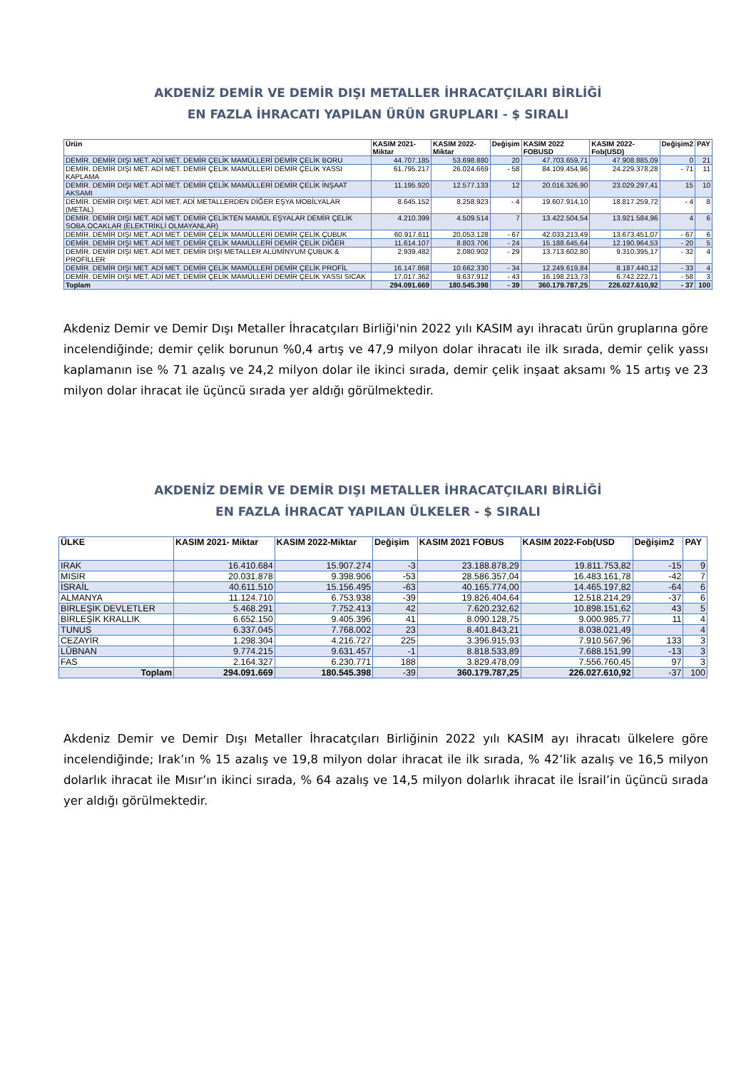AKDENİZ DEMİR VE DEMİR DIŞI METALLER İHRACATÇILARI BİRLİĞİ
EN FAZLA İHRACATI YAPILAN ÜRÜN GRUPLARI - $ SIRALI
| Ürün | KASIM 2021- Miktar | KASIM 2022-Miktar | Değişim | KASIM 2022 FOBUSD | KASIM 2022-Fob(USD) | Değişim2 | PAY |
| --- | --- | --- | --- | --- | --- | --- | --- |
| DEMİR. DEMİR DIŞI MET. ADİ MET. DEMİR ÇELİK MAMÜLLERİ DEMİR ÇELİK BORU | 44.707.185 | 53.698.880 | 20 | 47.703.659,71 | 47.908.885,09 | 0 | 21 |
| DEMİR. DEMİR DIŞI MET. ADİ MET. DEMİR ÇELİK MAMÜLLERİ DEMİR ÇELİK YASSI KAPLAMA | 61.795.217 | 26.024.669 | - 58 | 84.109.454,96 | 24.229.378,28 | - 71 | 11 |
| DEMİR. DEMİR DIŞI MET. ADİ MET. DEMİR ÇELİK MAMÜLLERİ DEMİR ÇELİK İNŞAAT AKSAMI | 11.195.920 | 12.577.133 | 12 | 20.016.326,90 | 23.029.297,41 | 15 | 10 |
| DEMİR. DEMİR DIŞI MET. ADİ MET. ADİ METALLERDEN DİĞER EŞYA MOBİLYALAR (METAL) | 8.645.152 | 8.258.923 | - 4 | 19.607.914,10 | 18.817.259,72 | - 4 | 8 |
| DEMİR. DEMİR DIŞI MET. ADİ MET. DEMİR ÇELİKTEN MAMÜL EŞYALAR DEMİR ÇELİK SOBA.OCAKLAR (ELEKTRİKLİ OLMAYANLAR) | 4.210.399 | 4.509.514 | 7 | 13.422.504,54 | 13.921.584,96 | 4 | 6 |
| DEMİR. DEMİR DIŞI MET. ADİ MET. DEMİR ÇELİK MAMÜLLERİ DEMİR ÇELİK ÇUBUK | 60.917.611 | 20.053.128 | - 67 | 42.033.213,49 | 13.673.451,07 | - 67 | 6 |
| DEMİR. DEMİR DIŞI MET. ADİ MET. DEMİR ÇELİK MAMÜLLERİ DEMİR ÇELİK DİĞER | 11.614.107 | 8.803.706 | - 24 | 15.188.645,64 | 12.190.964,53 | - 20 | 5 |
| DEMİR. DEMİR DIŞI MET. ADİ MET. DEMİR DIŞI METALLER ALÜMİNYUM ÇUBUK & PROFİLLER | 2.939.482 | 2.080.902 | - 29 | 13.713.602,80 | 9.310.395,17 | - 32 | 4 |
| DEMİR. DEMİR DIŞI MET. ADİ MET. DEMİR ÇELİK MAMÜLLERİ DEMİR ÇELİK PROFİL | 16.147.868 | 10.662.330 | - 34 | 12.249.619,84 | 8.187.440,12 | - 33 | 4 |
| DEMİR. DEMİR DIŞI MET. ADİ MET. DEMİR ÇELİK MAMÜLLERİ DEMİR ÇELİK YASSI SICAK | 17.017.362 | 9.637.912 | - 43 | 16.198.213,73 | 6.742.222,71 | - 58 | 3 |
| Toplam | 294.091.669 | 180.545.398 | - 39 | 360.179.787,25 | 226.027.610,92 | - 37 | 100 |
Akdeniz Demir ve Demir Dışı Metaller İhracatçıları Birliği'nin 2022 yılı KASIM ayı ihracatı ürün gruplarına göre incelendiğinde; demir çelik borunun %0,4 artış ve 47,9 milyon dolar ihracatı ile ilk sırada, demir çelik yassı kaplamanın ise % 71 azalış ve 24,2 milyon dolar ile ikinci sırada, demir çelik inşaat aksamı % 15 artış ve 23 milyon dolar ihracat ile üçüncü sırada yer aldığı görülmektedir.
AKDENİZ DEMİR VE DEMİR DIŞI METALLER İHRACATÇILARI BİRLİĞİ
EN FAZLA İHRACAT YAPILAN ÜLKELER - $ SIRALI
| ÜLKE | KASIM 2021- Miktar | KASIM 2022-Miktar | Değişim | KASIM 2021 FOBUS | KASIM 2022-Fob(USD | Değişim2 | PAY |
| --- | --- | --- | --- | --- | --- | --- | --- |
| IRAK | 16.410.684 | 15.907.274 | -3 | 23.188.878,29 | 19.811.753,82 | -15 | 9 |
| MISIR | 20.031.878 | 9.398.906 | -53 | 28.586.357,04 | 16.483.161,78 | -42 | 7 |
| İSRAİL | 40.611.510 | 15.156.495 | -63 | 40.165.774,00 | 14.465.197,82 | -64 | 6 |
| ALMANYA | 11.124.710 | 6.753.938 | -39 | 19.826.404,64 | 12.518.214,29 | -37 | 6 |
| BİRLEŞİK DEVLETLER | 5.468.291 | 7.752.413 | 42 | 7.620.232,62 | 10.898.151,62 | 43 | 5 |
| BİRLEŞİK KRALLIK | 6.652.150 | 9.405.396 | 41 | 8.090.128,75 | 9.000.985,77 | 11 | 4 |
| TUNUS | 6.337.045 | 7.768.002 | 23 | 8.401.843,21 | 8.038.021,49 | | 4 |
| CEZAYİR | 1.298.304 | 4.216.727 | 225 | 3.396.915,93 | 7.910.567,96 | 133 | 3 |
| LÜBNAN | 9.774.215 | 9.631.457 | -1 | 8.818.533,89 | 7.688.151,99 | -13 | 3 |
| FAS | 2.164.327 | 6.230.771 | 188 | 3.829.478,09 | 7.556.760,45 | 97 | 3 |
| Toplam | 294.091.669 | 180.545.398 | -39 | 360.179.787,25 | 226.027.610,92 | -37 | 100 |
Akdeniz Demir ve Demir Dışı Metaller İhracatçıları Birliğinin 2022 yılı KASIM ayı ihracatı ülkelere göre incelendiğinde; Irak’ın % 15 azalış ve 19,8 milyon dolar ihracat ile ilk sırada, % 42’lik azalış ve 16,5 milyon dolarlık ihracat ile Mısır’ın ikinci sırada, % 64 azalış ve 14,5 milyon dolarlık ihracat ile İsrail’in üçüncü sırada yer aldığı görülmektedir.